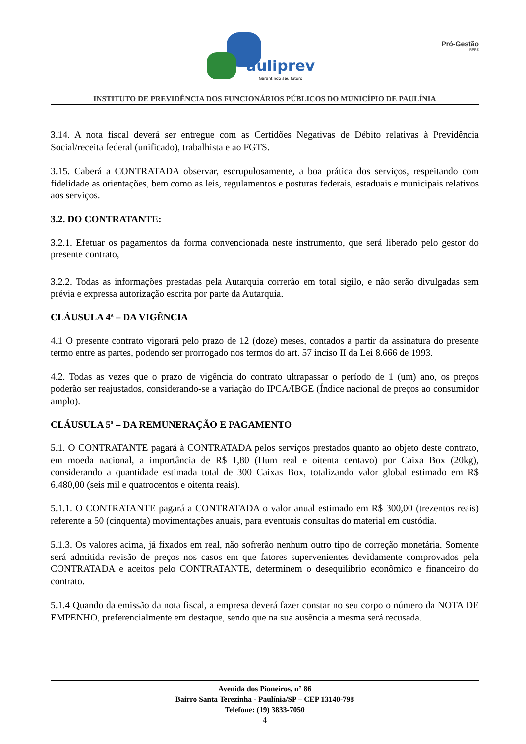auliprev
Garantindo seu futuro
Pró-Gestão
RPPS
INSTITUTO DE PREVIDÊNCIA DOS FUNCIONÁRIOS PÚBLICOS DO MUNICÍPIO DE PAULÍNIA
3.14. A nota fiscal deverá ser entregue com as Certidões Negativas de Débito relativas à Previdência Social/receita federal (unificado), trabalhista e ao FGTS.
3.15. Caberá a CONTRATADA observar, escrupulosamente, a boa prática dos serviços, respeitando com fidelidade as orientações, bem como as leis, regulamentos e posturas federais, estaduais e municipais relativos aos serviços.
3.2. DO CONTRATANTE:
3.2.1. Efetuar os pagamentos da forma convencionada neste instrumento, que será liberado pelo gestor do presente contrato,
3.2.2. Todas as informações prestadas pela Autarquia correrão em total sigilo, e não serão divulgadas sem prévia e expressa autorização escrita por parte da Autarquia.
CLÁUSULA 4ª – DA VIGÊNCIA
4.1 O presente contrato vigorará pelo prazo de 12 (doze) meses, contados a partir da assinatura do presente termo entre as partes, podendo ser prorrogado nos termos do art. 57 inciso II da Lei 8.666 de 1993.
4.2. Todas as vezes que o prazo de vigência do contrato ultrapassar o período de 1 (um) ano, os preços poderão ser reajustados, considerando-se a variação do IPCA/IBGE (Índice nacional de preços ao consumidor amplo).
CLÁUSULA 5ª – DA REMUNERAÇÃO E PAGAMENTO
5.1. O CONTRATANTE pagará à CONTRATADA pelos serviços prestados quanto ao objeto deste contrato, em moeda nacional, a importância de R$ 1,80 (Hum real e oitenta centavo) por Caixa Box (20kg), considerando a quantidade estimada total de 300 Caixas Box, totalizando valor global estimado em R$ 6.480,00 (seis mil e quatrocentos e oitenta reais).
5.1.1. O CONTRATANTE pagará a CONTRATADA o valor anual estimado em R$ 300,00 (trezentos reais) referente a 50 (cinquenta) movimentações anuais, para eventuais consultas do material em custódia.
5.1.3. Os valores acima, já fixados em real, não sofrerão nenhum outro tipo de correção monetária. Somente será admitida revisão de preços nos casos em que fatores supervenientes devidamente comprovados pela CONTRATADA e aceitos pelo CONTRATANTE, determinem o desequilíbrio econômico e financeiro do contrato.
5.1.4 Quando da emissão da nota fiscal, a empresa deverá fazer constar no seu corpo o número da NOTA DE EMPENHO, preferencialmente em destaque, sendo que na sua ausência a mesma será recusada.
Avenida dos Pioneiros, n° 86
Bairro Santa Terezinha - Paulínia/SP – CEP 13140-798
Telefone: (19) 3833-7050
4